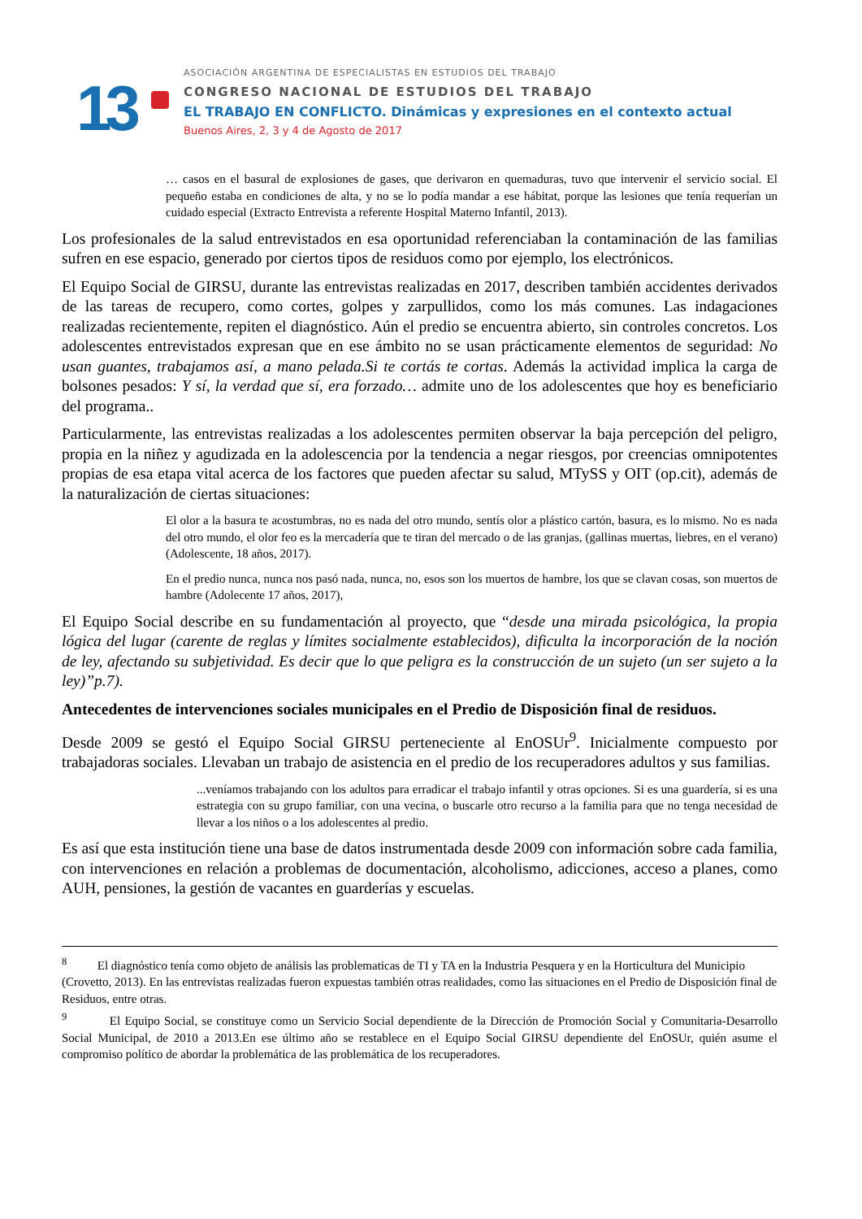13
ASOCIACIÓN ARGENTINA DE ESPECIALISTAS EN ESTUDIOS DEL TRABAJO
CONGRESO NACIONAL DE ESTUDIOS DEL TRABAJO
EL TRABAJO EN CONFLICTO. Dinámicas y expresiones en el contexto actual
Buenos Aires, 2, 3 y 4 de Agosto de 2017
… casos en el basural de explosiones de gases, que derivaron en quemaduras, tuvo que intervenir el servicio social. El pequeño estaba en condiciones de alta, y no se lo podía mandar a ese hábitat, porque las lesiones que tenía requerían un cuidado especial (Extracto Entrevista a referente Hospital Materno Infantil, 2013).
Los profesionales de la salud entrevistados en esa oportunidad referenciaban la contaminación de las familias sufren en ese espacio, generado por ciertos tipos de residuos como por ejemplo, los electrónicos.
El Equipo Social de GIRSU, durante las entrevistas realizadas en 2017, describen también accidentes derivados de las tareas de recupero, como cortes, golpes y zarpullidos, como los más comunes. Las indagaciones realizadas recientemente, repiten el diagnóstico. Aún el predio se encuentra abierto, sin controles concretos. Los adolescentes entrevistados expresan que en ese ámbito no se usan prácticamente elementos de seguridad: No usan guantes, trabajamos así, a mano pelada.Si te cortás te cortas. Además la actividad implica la carga de bolsones pesados: Y sí, la verdad que sí, era forzado… admite uno de los adolescentes que hoy es beneficiario del programa..
Particularmente, las entrevistas realizadas a los adolescentes permiten observar la baja percepción del peligro, propia en la niñez y agudizada en la adolescencia por la tendencia a negar riesgos, por creencias omnipotentes propias de esa etapa vital acerca de los factores que pueden afectar su salud, MTySS y OIT (op.cit), además de la naturalización de ciertas situaciones:
El olor a la basura te acostumbras, no es nada del otro mundo, sentís olor a plástico cartón, basura, es lo mismo. No es nada del otro mundo, el olor feo es la mercadería que te tiran del mercado o de las granjas, (gallinas muertas, liebres, en el verano) (Adolescente, 18 años, 2017).
En el predio nunca, nunca nos pasó nada, nunca, no, esos son los muertos de hambre, los que se clavan cosas, son muertos de hambre (Adolecente 17 años, 2017),
El Equipo Social describe en su fundamentación al proyecto, que “desde una mirada psicológica, la propia lógica del lugar (carente de reglas y límites socialmente establecidos), dificulta la incorporación de la noción de ley, afectando su subjetividad. Es decir que lo que peligra es la construcción de un sujeto (un ser sujeto a la ley)”p.7).
Antecedentes de intervenciones sociales municipales en el Predio de Disposición final de residuos.
Desde 2009 se gestó el Equipo Social GIRSU perteneciente al EnOSUr<sup>9</sup>. Inicialmente compuesto por trabajadoras sociales. Llevaban un trabajo de asistencia en el predio de los recuperadores adultos y sus familias.
...veníamos trabajando con los adultos para erradicar el trabajo infantil y otras opciones. Si es una guardería, si es una estrategia con su grupo familiar, con una vecina, o buscarle otro recurso a la familia para que no tenga necesidad de llevar a los niños o a los adolescentes al predio.
Es así que esta institución tiene una base de datos instrumentada desde 2009 con información sobre cada familia, con intervenciones en relación a problemas de documentación, alcoholismo, adicciones, acceso a planes, como AUH, pensiones, la gestión de vacantes en guarderías y escuelas.
<sup>8</sup> El diagnóstico tenía como objeto de análisis las problematicas de TI y TA en la Industria Pesquera y en la Horticultura del Municipio (Crovetto, 2013). En las entrevistas realizadas fueron expuestas también otras realidades, como las situaciones en el Predio de Disposición final de Residuos, entre otras.
<sup>9</sup> El Equipo Social, se constituye como un Servicio Social dependiente de la Dirección de Promoción Social y Comunitaria-Desarrollo Social Municipal, de 2010 a 2013.En ese último año se restablece en el Equipo Social GIRSU dependiente del EnOSUr, quién asume el compromiso político de abordar la problemática de las problemática de los recuperadores.